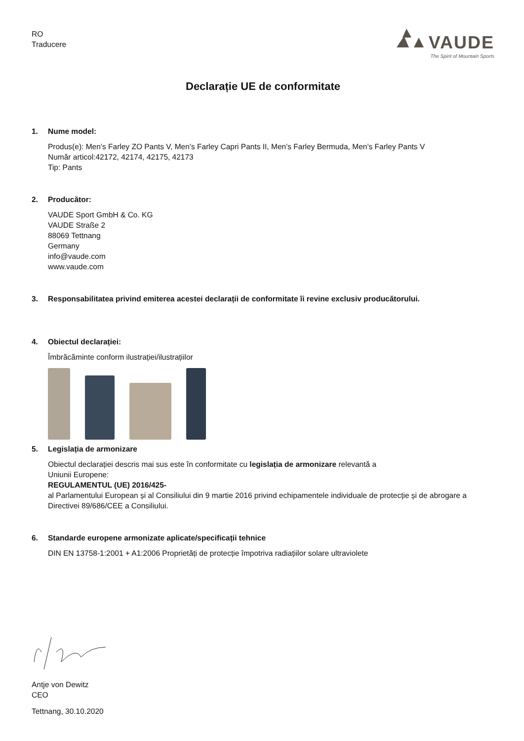RO
Traducere
VAUDE
The Spirit of Mountain Sports
Declarație UE de conformitate
1. Nume model:
Produs(e): Men’s Farley ZO Pants V, Men’s Farley Capri Pants II, Men’s Farley Bermuda, Men’s Farley Pants V
Număr articol:42172, 42174, 42175, 42173
Tip: Pants
2. Producător:
VAUDE Sport GmbH & Co. KG
VAUDE Straße 2
88069 Tettnang
Germany
info@vaude.com
www.vaude.com
3. Responsabilitatea privind emiterea acestei declarații de conformitate îi revine exclusiv producătorului.
4. Obiectul declarației:
Îmbrăcăminte conform ilustrației/ilustrațiilor
5. Legislația de armonizare
Obiectul declarației descris mai sus este în conformitate cu legislația de armonizare relevantă a
Uniunii Europene:
REGULAMENTUL (UE) 2016/425-
al Parlamentului European și al Consiliului din 9 martie 2016 privind echipamentele individuale de protecție și de abrogare a Directivei 89/686/CEE a Consiliului.
6. Standarde europene armonizate aplicate/specificații tehnice
DIN EN 13758-1:2001 + A1:2006 Proprietăți de protecție împotriva radiațiilor solare ultraviolete
Antje von Dewitz
CEO
Tettnang, 30.10.2020